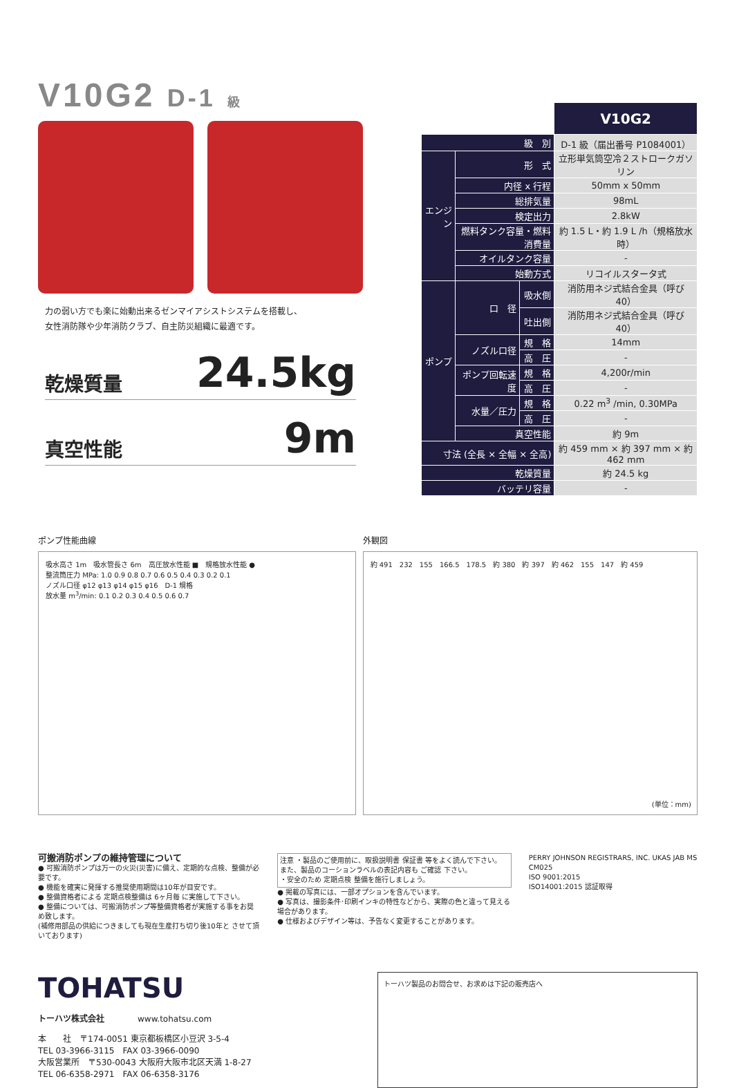V10G2 D-1 級
力の弱い方でも楽に始動出来るゼンマイアシストシステムを搭載し、
女性消防隊や少年消防クラブ、自主防災組織に最適です。
乾燥質量 24.5kg
真空性能 9m
| | | | V10G2 |
| 級 別 | | | D-1 級（届出番号 P1084001） |
| エンジン | 形 式 | | 立形単気筒空冷２ストロークガソリン |
| | 内径 x 行程 | | 50mm x 50mm |
| | 総排気量 | | 98mL |
| | 検定出力 | | 2.8kW |
| | 燃料タンク容量・燃料消費量 | | 約 1.5 L・約 1.9 L /h（規格放水時） |
| | オイルタンク容量 | | - |
| | 始動方式 | | リコイルスタータ式 |
| ポンプ | 口 径 | 吸水側 | 消防用ネジ式結合金具（呼び 40） |
| | | 吐出側 | 消防用ネジ式結合金具（呼び 40） |
| | ノズル口径 | 規 格 | 14mm |
| | | 高 圧 | - |
| | ポンプ回転速度 | 規 格 | 4,200r/min |
| | | 高 圧 | - |
| | 水量／圧力 | 規 格 | 0.22 m<sup>3</sup> /min, 0.30MPa |
| | | 高 圧 | - |
| | 真空性能 | | 約 9m |
| 寸法 (全長 × 全幅 × 全高) | | | 約 459 mm × 約 397 mm × 約 462 mm |
| 乾燥質量 | | | 約 24.5 kg |
| バッテリ容量 | | | - |
ポンプ性能曲線
吸水高さ 1m　吸水管長さ 6m　高圧放水性能 ■　規格放水性能 ●
整流筒圧力 MPa: 1.0 0.9 0.8 0.7 0.6 0.5 0.4 0.3 0.2 0.1
ノズル口径 φ12 φ13 φ14 φ15 φ16　D-1 規格
放水量 m<sup>3</sup>/min: 0.1 0.2 0.3 0.4 0.5 0.6 0.7
外観図
約 491　232　155　166.5　178.5　約 380　約 397　約 462　155　147　約 459
(単位：mm)
可搬消防ポンプの維持管理について
● 可搬消防ポンプは万一の火災(災害)に備え、定期的な点検、整備が必要です。
● 機能を確実に発揮する推奨使用期間は10年が目安です。
● 整備資格者による 定期点検整備は 6ヶ月毎 に実施して下さい。
● 整備については、可搬消防ポンプ等整備資格者が実施する事をお奨め致します。
(補修用部品の供給につきましても現在生産打ち切り後10年と させて頂いております)
注意 ・製品のご使用前に、取扱説明書 保証書 等をよく読んで下さい。
また、製品のコーションラベルの表記内容も ご確認 下さい。
・安全のため 定期点検 整備を施行しましょう。
● 掲載の写真には、一部オプションを含んでいます。
● 写真は、撮影条件･印刷インキの特性などから、実際の色と違って見える場合があります。
● 仕様およびデザイン等は、予告なく変更することがあります。
PERRY JOHNSON REGISTRARS, INC. UKAS JAB MS CM025
ISO 9001:2015
ISO14001:2015 認証取得
TOHATSU
トーハツ株式会社　　　　www.tohatsu.com
本　　社　〒174-0051 東京都板橋区小豆沢 3-5-4
TEL 03-3966-3115　FAX 03-3966-0090
大阪営業所　〒530-0043 大阪府大阪市北区天満 1-8-27
TEL 06-6358-2971　FAX 06-6358-3176
トーハツ製品のお問合せ、お求めは下記の販売店へ